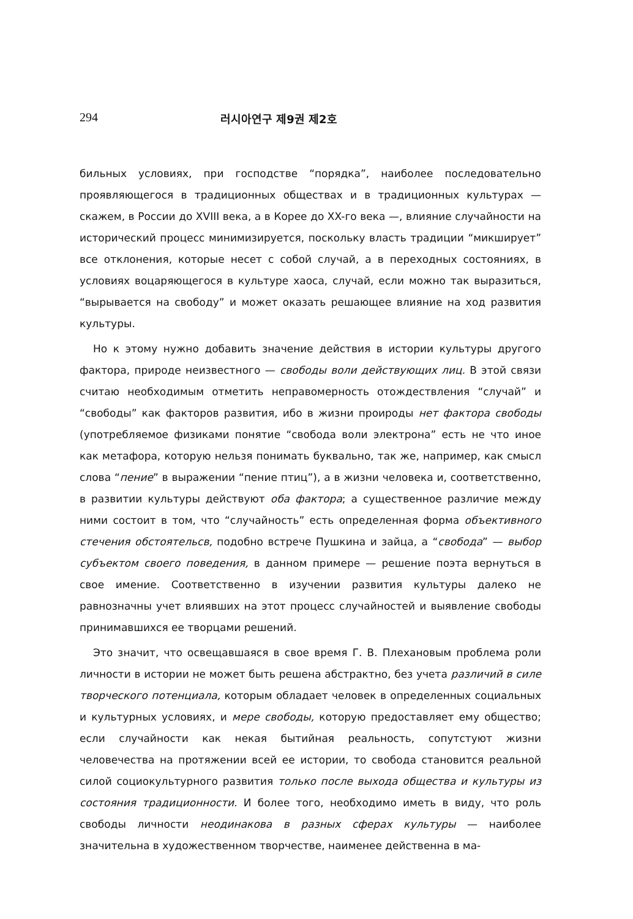294 러시아연구 제9권 제2호
бильных условиях, при господстве “порядка”, наиболее последовательно проявляющегося в традиционных обществах и в традиционных культурах — скажем, в России до XVIII века, а в Корее до XX-го века —, влияние случайности на исторический процесс минимизируется, поскольку власть традиции “микширует” все отклонения, которые несет с собой случай, а в переходных состояниях, в условиях воцаряющегося в культуре хаоса, случай, если можно так выразиться, “вырывается на свободу” и может оказать решающее влияние на ход развития культуры.
Но к этому нужно добавить значение действия в истории культуры другого фактора, природе неизвестного — свободы воли действующих лиц. В этой связи считаю необходимым отметить неправомерность отождествления “случай” и “свободы” как факторов развития, ибо в жизни проироды нет фактора свободы (употребляемое физиками понятие “свобода воли электрона” есть не что иное как метафора, которую нельзя понимать буквально, так же, например, как смысл слова “пение” в выражении “пение птиц”), а в жизни человека и, соответственно, в развитии культуры действуют оба фактора; а существенное различие между ними состоит в том, что “случайность” есть определенная форма объективного стечения обстоятельсв, подобно встрече Пушкина и зайца, а “свобода” — выбор субъектом своего поведения, в данном примере — решение поэта вернуться в свое имение. Соответственно в изучении развития культуры далеко не равнозначны учет влиявших на этот процесс случайностей и выявление свободы принимавшихся ее творцами решений.
Это значит, что освещавшаяся в свое время Г. В. Плехановым проблема роли личности в истории не может быть решена абстрактно, без учета различий в силе творческого потенциала, которым обладает человек в определенных социальных и культурных условиях, и мере свободы, которую предоставляет ему общество; если случайности как некая бытийная реальность, сопутстуют жизни человечества на протяжении всей ее истории, то свобода становится реальной силой социокультурного развития только после выхода общества и культуры из состояния традиционности. И более того, необходимо иметь в виду, что роль свободы личности неодинакова в разных сферах культуры — наиболее значительна в художественном творчестве, наименее действенна в ма-